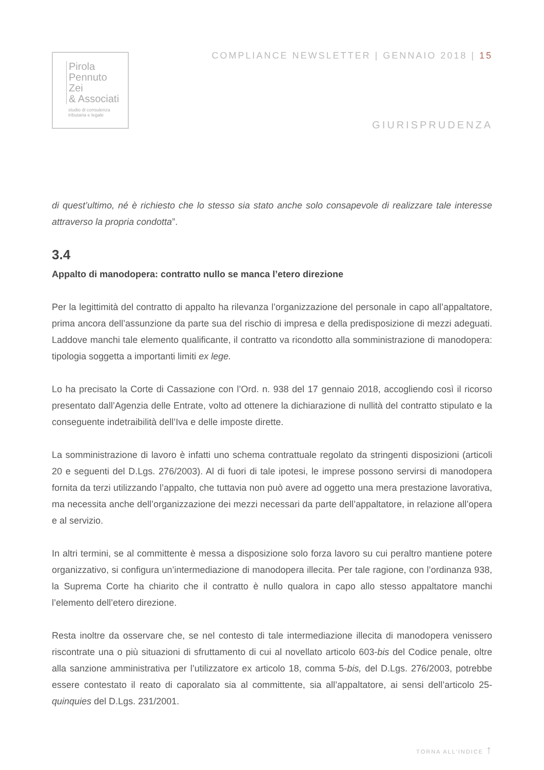Pirola
Pennuto
Zei
& Associati
studio di consulenza
tributaria e legale
COMPLIANCE NEWSLETTER | GENNAIO 2018 | 15
GIURISPRUDENZA
di quest’ultimo, né è richiesto che lo stesso sia stato anche solo consapevole di realizzare tale interesse attraverso la propria condotta”.
3.4
Appalto di manodopera: contratto nullo se manca l’etero direzione
Per la legittimità del contratto di appalto ha rilevanza l’organizzazione del personale in capo all’appaltatore, prima ancora dell’assunzione da parte sua del rischio di impresa e della predisposizione di mezzi adeguati. Laddove manchi tale elemento qualificante, il contratto va ricondotto alla somministrazione di manodopera: tipologia soggetta a importanti limiti ex lege.
Lo ha precisato la Corte di Cassazione con l’Ord. n. 938 del 17 gennaio 2018, accogliendo così il ricorso presentato dall’Agenzia delle Entrate, volto ad ottenere la dichiarazione di nullità del contratto stipulato e la conseguente indetraibilità dell’Iva e delle imposte dirette.
La somministrazione di lavoro è infatti uno schema contrattuale regolato da stringenti disposizioni (articoli 20 e seguenti del D.Lgs. 276/2003). Al di fuori di tale ipotesi, le imprese possono servirsi di manodopera fornita da terzi utilizzando l’appalto, che tuttavia non può avere ad oggetto una mera prestazione lavorativa, ma necessita anche dell’organizzazione dei mezzi necessari da parte dell’appaltatore, in relazione all’opera e al servizio.
In altri termini, se al committente è messa a disposizione solo forza lavoro su cui peraltro mantiene potere organizzativo, si configura un’intermediazione di manodopera illecita. Per tale ragione, con l’ordinanza 938, la Suprema Corte ha chiarito che il contratto è nullo qualora in capo allo stesso appaltatore manchi l’elemento dell’etero direzione.
Resta inoltre da osservare che, se nel contesto di tale intermediazione illecita di manodopera venissero riscontrate una o più situazioni di sfruttamento di cui al novellato articolo 603-bis del Codice penale, oltre alla sanzione amministrativa per l’utilizzatore ex articolo 18, comma 5-bis, del D.Lgs. 276/2003, potrebbe essere contestato il reato di caporalato sia al committente, sia all’appaltatore, ai sensi dell’articolo 25-quinquies del D.Lgs. 231/2001.
TORNA ALL’INDICE ↑